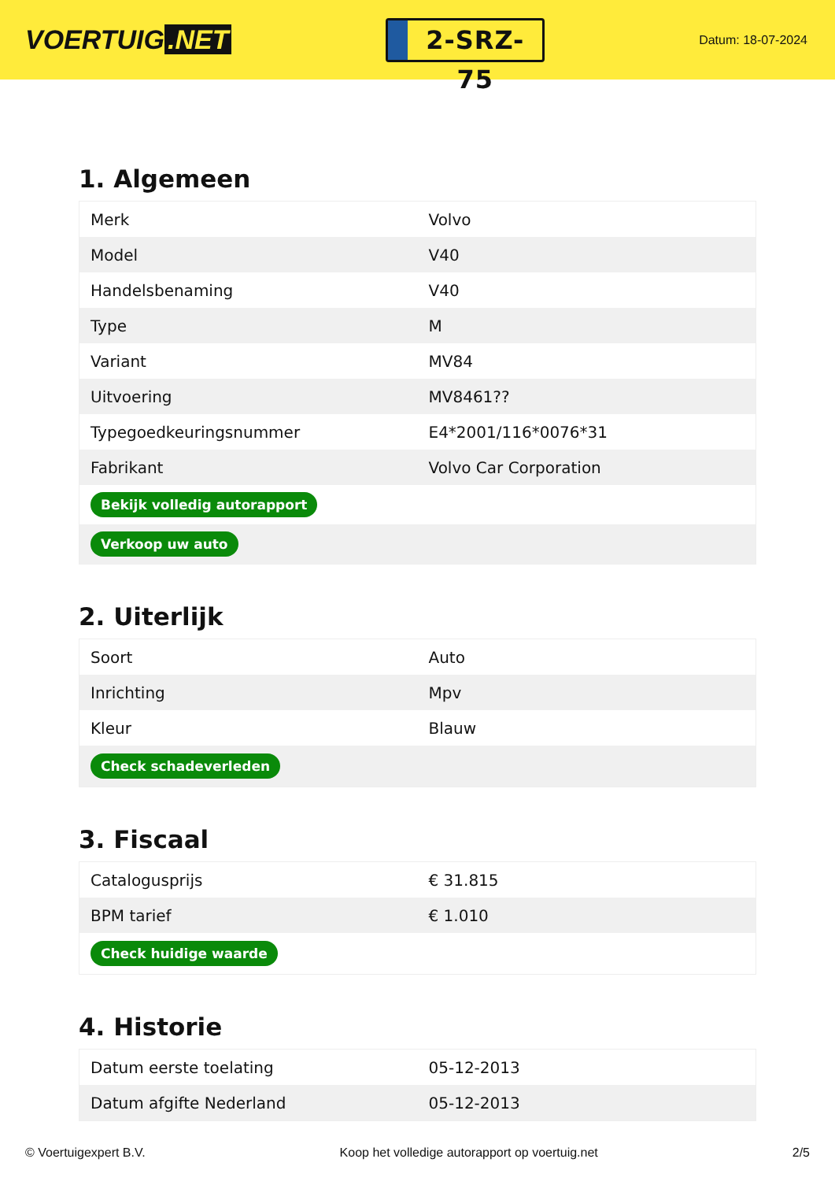VOERTUIG.NET
2-SRZ-75
Datum: 18-07-2024
1. Algemeen
| Merk | Volvo |
| Model | V40 |
| Handelsbenaming | V40 |
| Type | M |
| Variant | MV84 |
| Uitvoering | MV8461?? |
| Typegoedkeuringsnummer | E4*2001/116*0076*31 |
| Fabrikant | Volvo Car Corporation |
| Bekijk volledig autorapport | |
| Verkoop uw auto | |
2. Uiterlijk
| Soort | Auto |
| Inrichting | Mpv |
| Kleur | Blauw |
| Check schadeverleden | |
3. Fiscaal
| Catalogusprijs | € 31.815 |
| BPM tarief | € 1.010 |
| Check huidige waarde | |
4. Historie
| Datum eerste toelating | 05-12-2013 |
| Datum afgifte Nederland | 05-12-2013 |
© Voertuigexpert B.V. Koop het volledige autorapport op voertuig.net 2/5